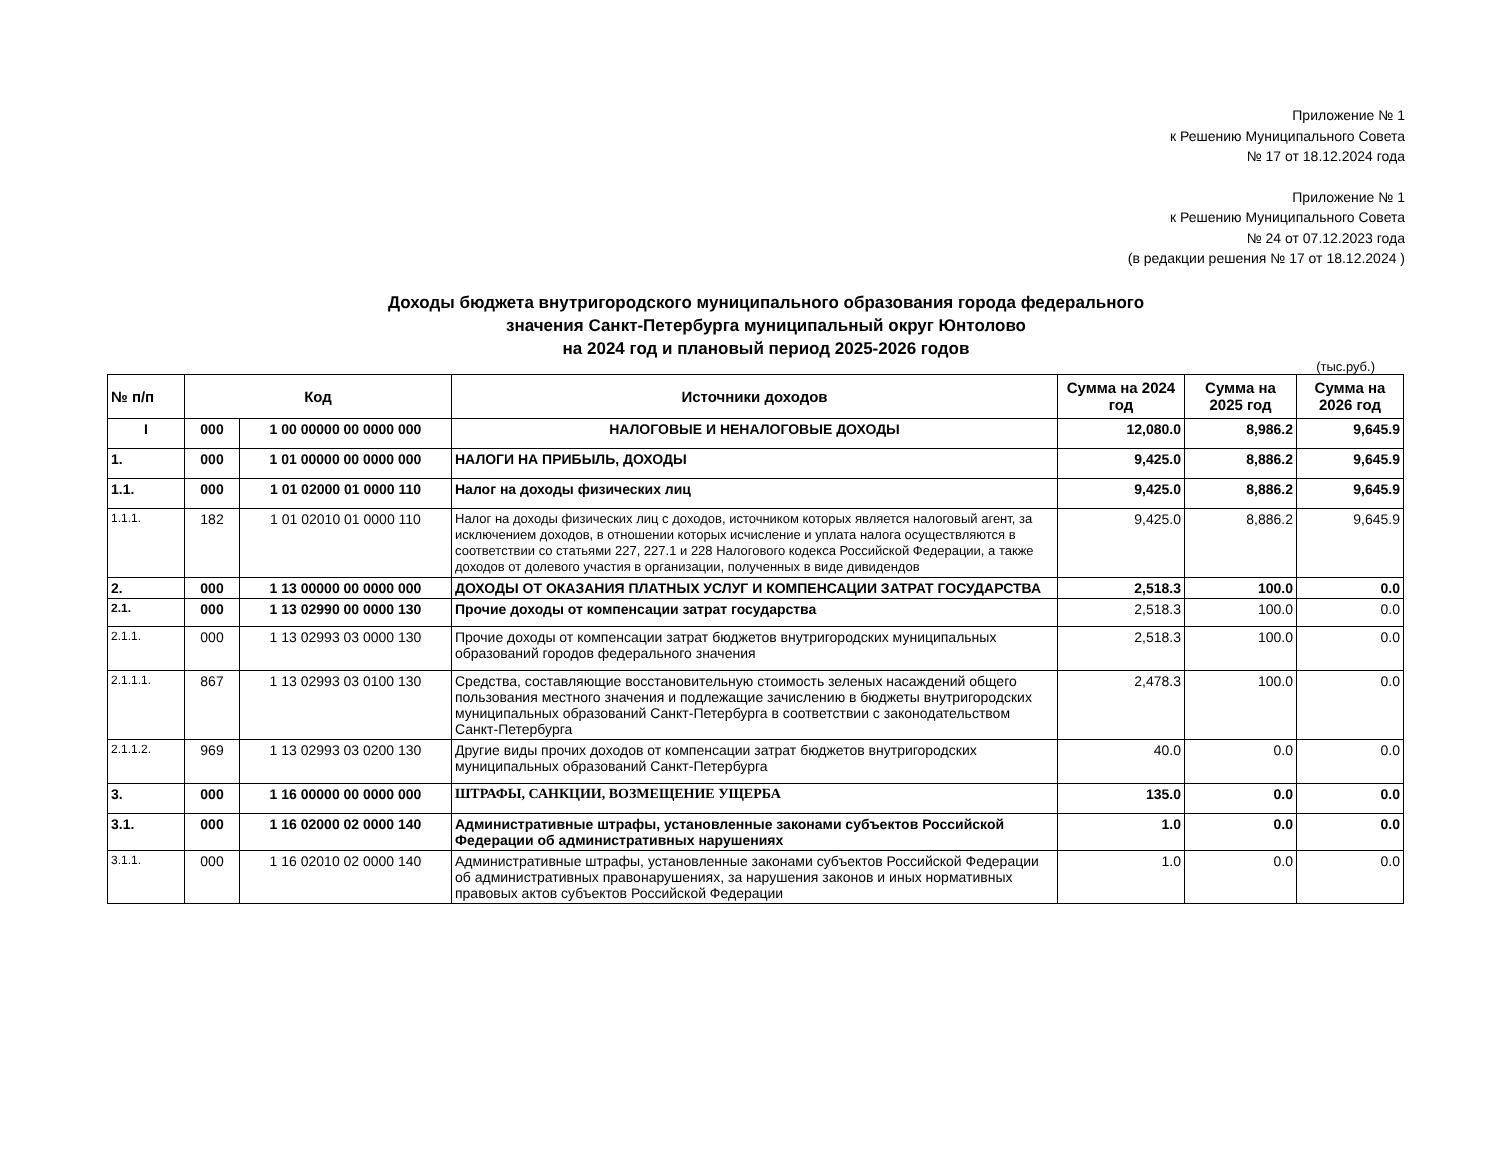Приложение № 1
к Решению Муниципального Совета
№ 17 от 18.12.2024 года
Приложение № 1
к Решению Муниципального Совета
№ 24 от 07.12.2023 года
(в редакции решения № 17 от 18.12.2024 )
Доходы бюджета внутригородского муниципального образования города федерального
значения Санкт-Петербурга муниципальный округ Юнтолово
на 2024 год и плановый период 2025-2026 годов
(тыс.руб.)
| № п/п | Код | | Источники доходов | Сумма на 2024 год | Сумма на 2025 год | Сумма на 2026 год |
| --- | --- | --- | --- | --- | --- | --- |
| I | 000 | 1 00 00000 00 0000 000 | НАЛОГОВЫЕ И НЕНАЛОГОВЫЕ ДОХОДЫ | 12,080.0 | 8,986.2 | 9,645.9 |
| 1. | 000 | 1 01 00000 00 0000 000 | НАЛОГИ НА ПРИБЫЛЬ, ДОХОДЫ | 9,425.0 | 8,886.2 | 9,645.9 |
| 1.1. | 000 | 1 01 02000 01 0000 110 | Налог на доходы физических лиц | 9,425.0 | 8,886.2 | 9,645.9 |
| 1.1.1. | 182 | 1 01 02010 01 0000 110 | Налог на доходы физических лиц с доходов, источником которых является налоговый агент, за исключением доходов, в отношении которых исчисление и уплата налога осуществляются в соответствии со статьями 227, 227.1 и 228 Налогового кодекса Российской Федерации, а также доходов от долевого участия в организации, полученных в виде дивидендов | 9,425.0 | 8,886.2 | 9,645.9 |
| 2. | 000 | 1 13 00000 00 0000 000 | ДОХОДЫ ОТ ОКАЗАНИЯ ПЛАТНЫХ УСЛУГ И КОМПЕНСАЦИИ ЗАТРАТ ГОСУДАРСТВА | 2,518.3 | 100.0 | 0.0 |
| 2.1. | 000 | 1 13 02990 00 0000 130 | Прочие доходы от компенсации затрат государства | 2,518.3 | 100.0 | 0.0 |
| 2.1.1. | 000 | 1 13 02993 03 0000 130 | Прочие доходы от компенсации затрат бюджетов внутригородских муниципальных образований городов федерального значения | 2,518.3 | 100.0 | 0.0 |
| 2.1.1.1. | 867 | 1 13 02993 03 0100 130 | Средства, составляющие восстановительную стоимость зеленых насаждений общего пользования местного значения и подлежащие зачислению в бюджеты внутригородских муниципальных образований Санкт-Петербурга в соответствии с законодательством Санкт-Петербурга | 2,478.3 | 100.0 | 0.0 |
| 2.1.1.2. | 969 | 1 13 02993 03 0200 130 | Другие виды прочих доходов от компенсации затрат бюджетов внутригородских муниципальных образований Санкт-Петербурга | 40.0 | 0.0 | 0.0 |
| 3. | 000 | 1 16 00000 00 0000 000 | ШТРАФЫ, САНКЦИИ, ВОЗМЕЩЕНИЕ УЩЕРБА | 135.0 | 0.0 | 0.0 |
| 3.1. | 000 | 1 16 02000 02 0000 140 | Административные штрафы, установленные законами субъектов Российской Федерации об административных нарушениях | 1.0 | 0.0 | 0.0 |
| 3.1.1. | 000 | 1 16 02010 02 0000 140 | Административные штрафы, установленные законами субъектов Российской Федерации об административных правонарушениях, за нарушения законов и иных нормативных правовых актов субъектов Российской Федерации | 1.0 | 0.0 | 0.0 |